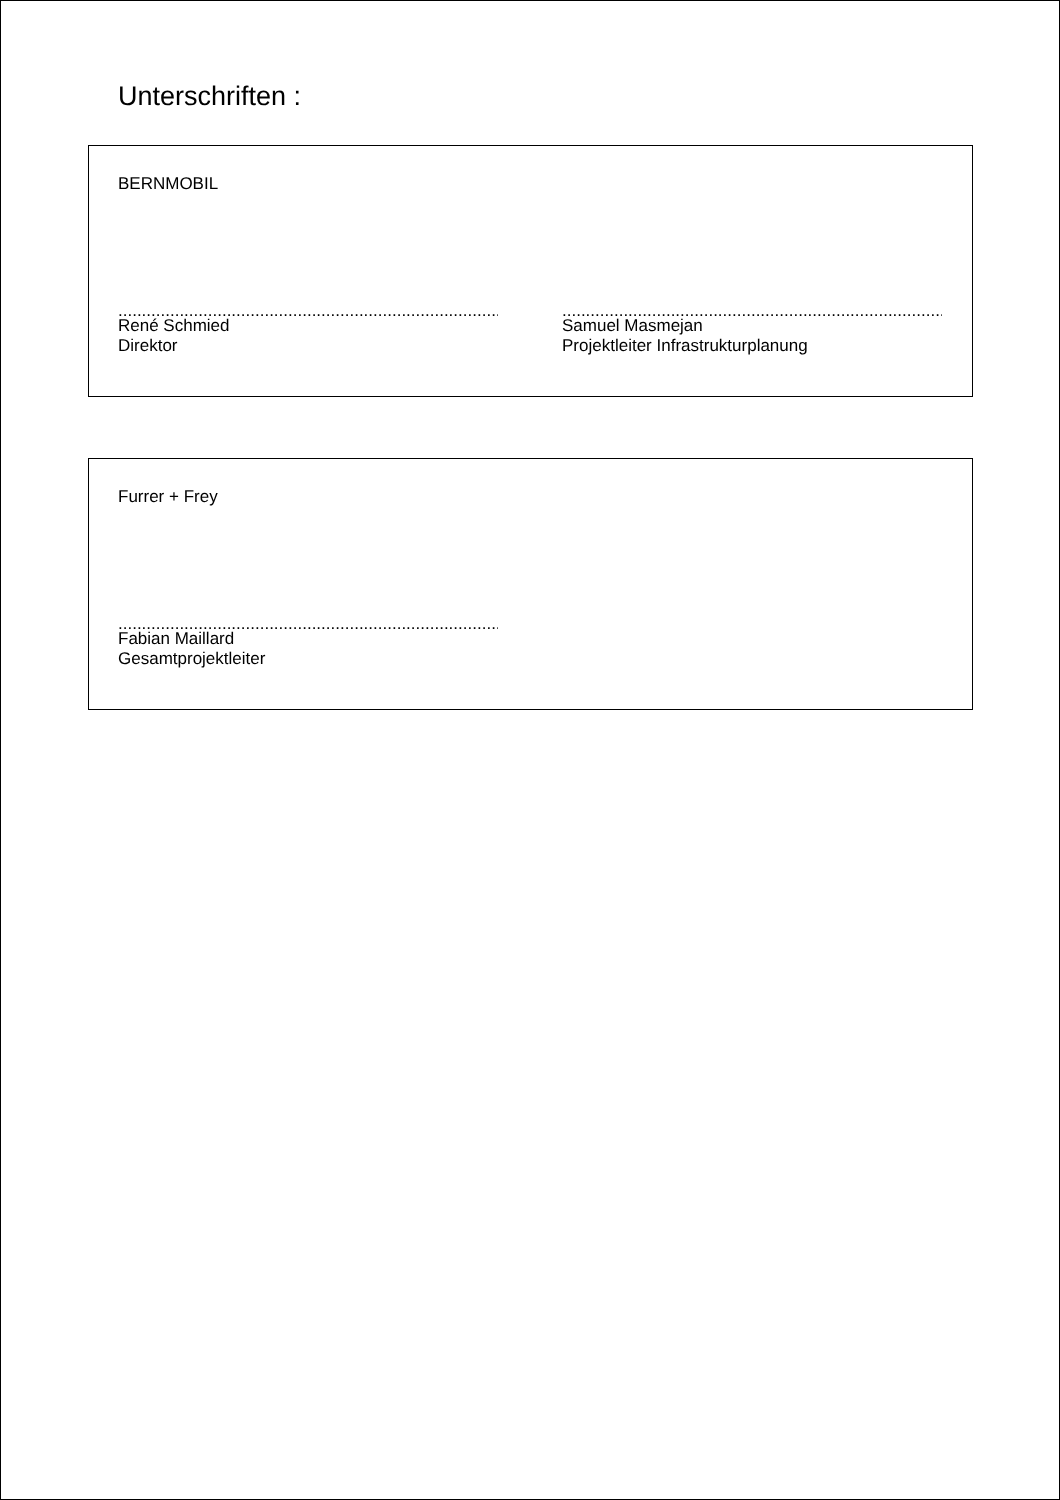Unterschriften :
BERNMOBIL
.....................................................................................
René Schmied
Direktor
.....................................................................................
Samuel Masmejan
Projektleiter Infrastrukturplanung
Furrer + Frey
.....................................................................................
Fabian Maillard
Gesamtprojektleiter